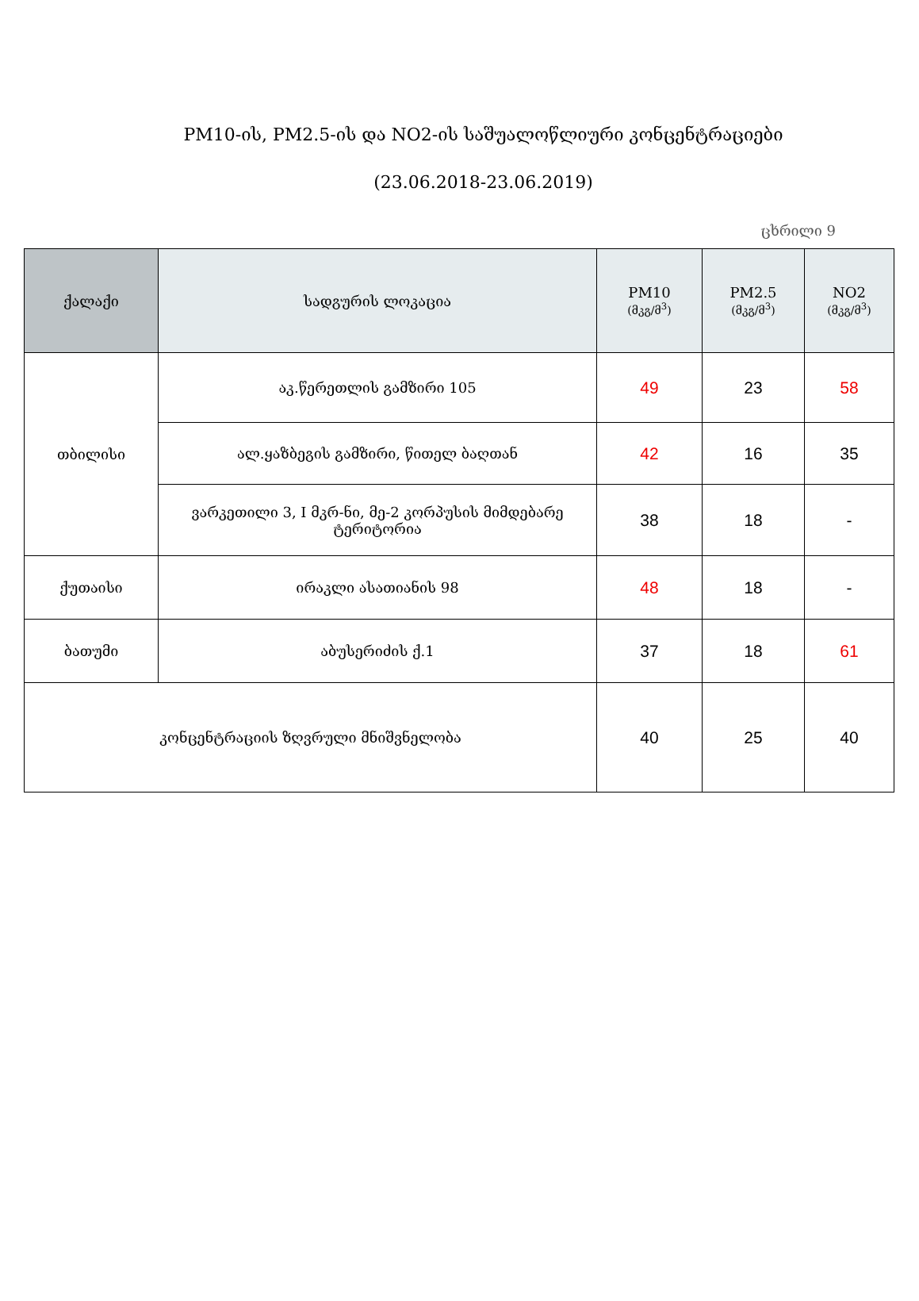PM10-ის, PM2.5-ის და NO2-ის საშუალოწლიური კონცენტრაციები
(23.06.2018-23.06.2019)
ცხრილი 9
| ქალაქი | სადგურის ლოკაცია | PM10 (მკგ/მ<sup>3</sup>) | PM2.5 (მკგ/მ<sup>3</sup>) | NO2 (მკგ/მ<sup>3</sup>) |
| --- | --- | --- | --- | --- |
| თბილისი | აკ.წერეთლის გამზირი 105 | 49 | 23 | 58 |
| | ალ.ყაზბეგის გამზირი, წითელ ბაღთან | 42 | 16 | 35 |
| | ვარკეთილი 3, I მკრ-ნი, მე-2 კორპუსის მიმდებარე ტერიტორია | 38 | 18 | - |
| ქუთაისი | ირაკლი ასათიანის 98 | 48 | 18 | - |
| ბათუმი | აბუსერიძის ქ.1 | 37 | 18 | 61 |
| კონცენტრაციის ზღვრული მნიშვნელობა | | 40 | 25 | 40 |